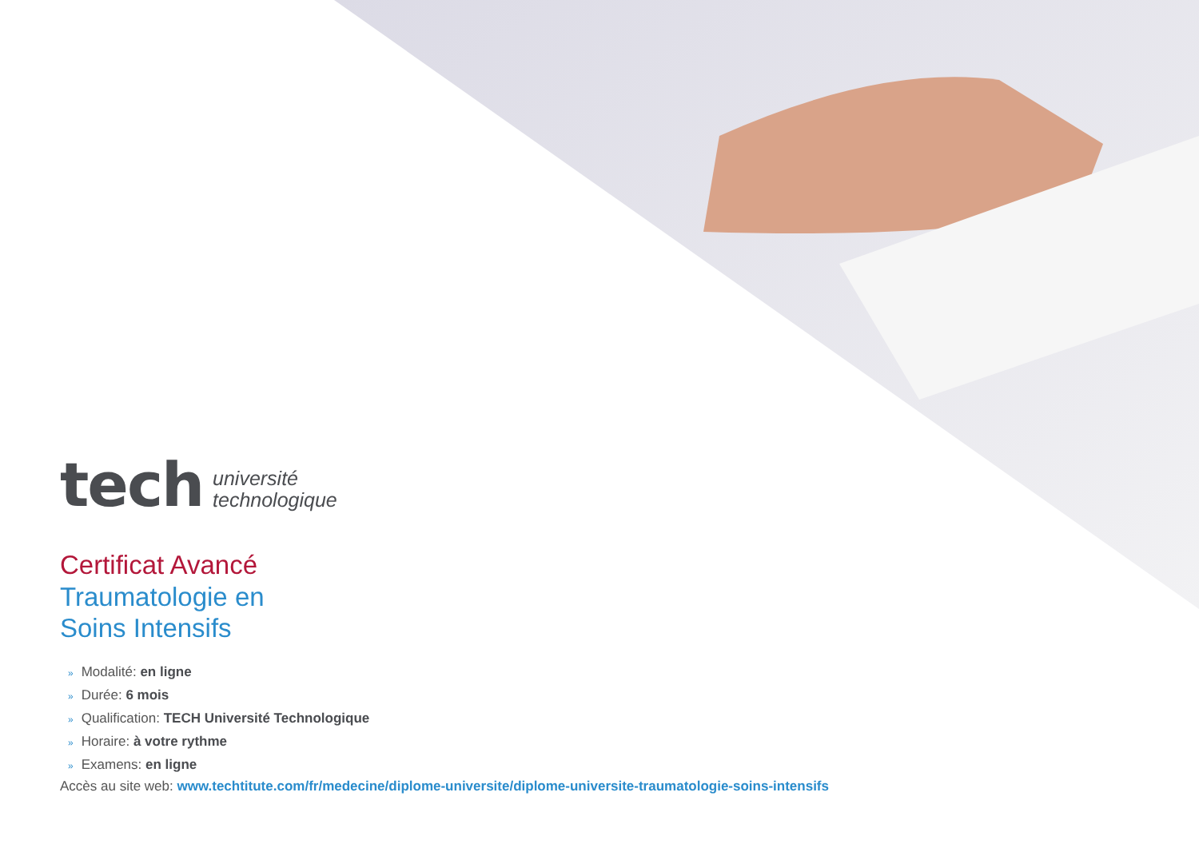tech université
technologique
Certificat Avancé
Traumatologie en
Soins Intensifs
» Modalité: en ligne
» Durée: 6 mois
» Qualification: TECH Université Technologique
» Horaire: à votre rythme
» Examens: en ligne
Accès au site web: www.techtitute.com/fr/medecine/diplome-universite/diplome-universite-traumatologie-soins-intensifs